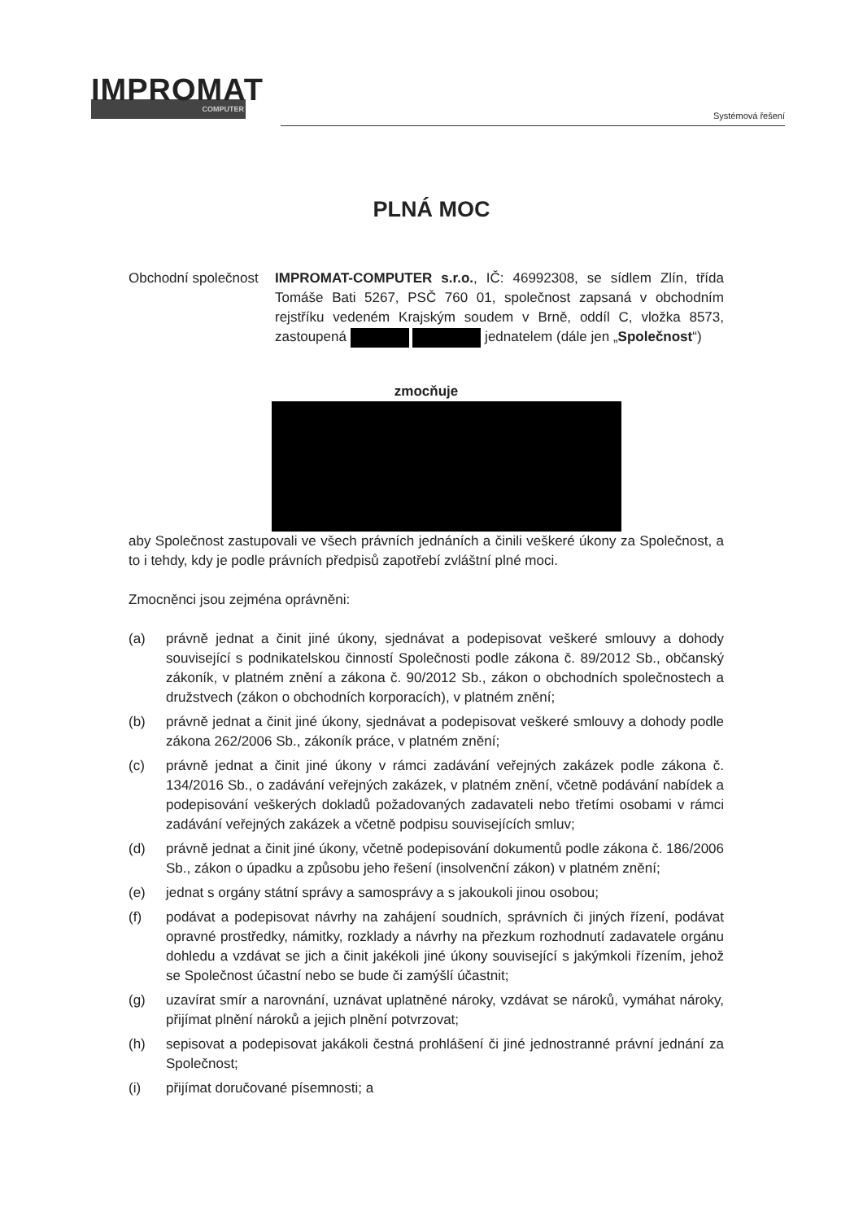IMPROMAT
COMPUTER
Systémová řešení
PLNÁ MOC
Obchodní společnost
IMPROMAT-COMPUTER s.r.o., IČ: 46992308, se sídlem Zlín, třída Tomáše Bati 5267, PSČ 760 01, společnost zapsaná v obchodním rejstříku vedeném Krajským soudem v Brně, oddíl C, vložka 8573, zastoupená jednatelem (dále jen „Společnost“)
zmocňuje
aby Společnost zastupovali ve všech právních jednáních a činili veškeré úkony za Společnost, a to i tehdy, kdy je podle právních předpisů zapotřebí zvláštní plné moci.
Zmocněnci jsou zejména oprávněni:
(a) právně jednat a činit jiné úkony, sjednávat a podepisovat veškeré smlouvy a dohody související s podnikatelskou činností Společnosti podle zákona č. 89/2012 Sb., občanský zákoník, v platném znění a zákona č. 90/2012 Sb., zákon o obchodních společnostech a družstvech (zákon o obchodních korporacích), v platném znění;
(b) právně jednat a činit jiné úkony, sjednávat a podepisovat veškeré smlouvy a dohody podle zákona 262/2006 Sb., zákoník práce, v platném znění;
(c) právně jednat a činit jiné úkony v rámci zadávání veřejných zakázek podle zákona č. 134/2016 Sb., o zadávání veřejných zakázek, v platném znění, včetně podávání nabídek a podepisování veškerých dokladů požadovaných zadavateli nebo třetími osobami v rámci zadávání veřejných zakázek a včetně podpisu souvisejících smluv;
(d) právně jednat a činit jiné úkony, včetně podepisování dokumentů podle zákona č. 186/2006 Sb., zákon o úpadku a způsobu jeho řešení (insolvenční zákon) v platném znění;
(e) jednat s orgány státní správy a samosprávy a s jakoukoli jinou osobou;
(f) podávat a podepisovat návrhy na zahájení soudních, správních či jiných řízení, podávat opravné prostředky, námitky, rozklady a návrhy na přezkum rozhodnutí zadavatele orgánu dohledu a vzdávat se jich a činit jakékoli jiné úkony související s jakýmkoli řízením, jehož se Společnost účastní nebo se bude či zamýšlí účastnit;
(g) uzavírat smír a narovnání, uznávat uplatněné nároky, vzdávat se nároků, vymáhat nároky, přijímat plnění nároků a jejich plnění potvrzovat;
(h) sepisovat a podepisovat jakákoli čestná prohlášení či jiné jednostranné právní jednání za Společnost;
(i) přijímat doručované písemnosti; a